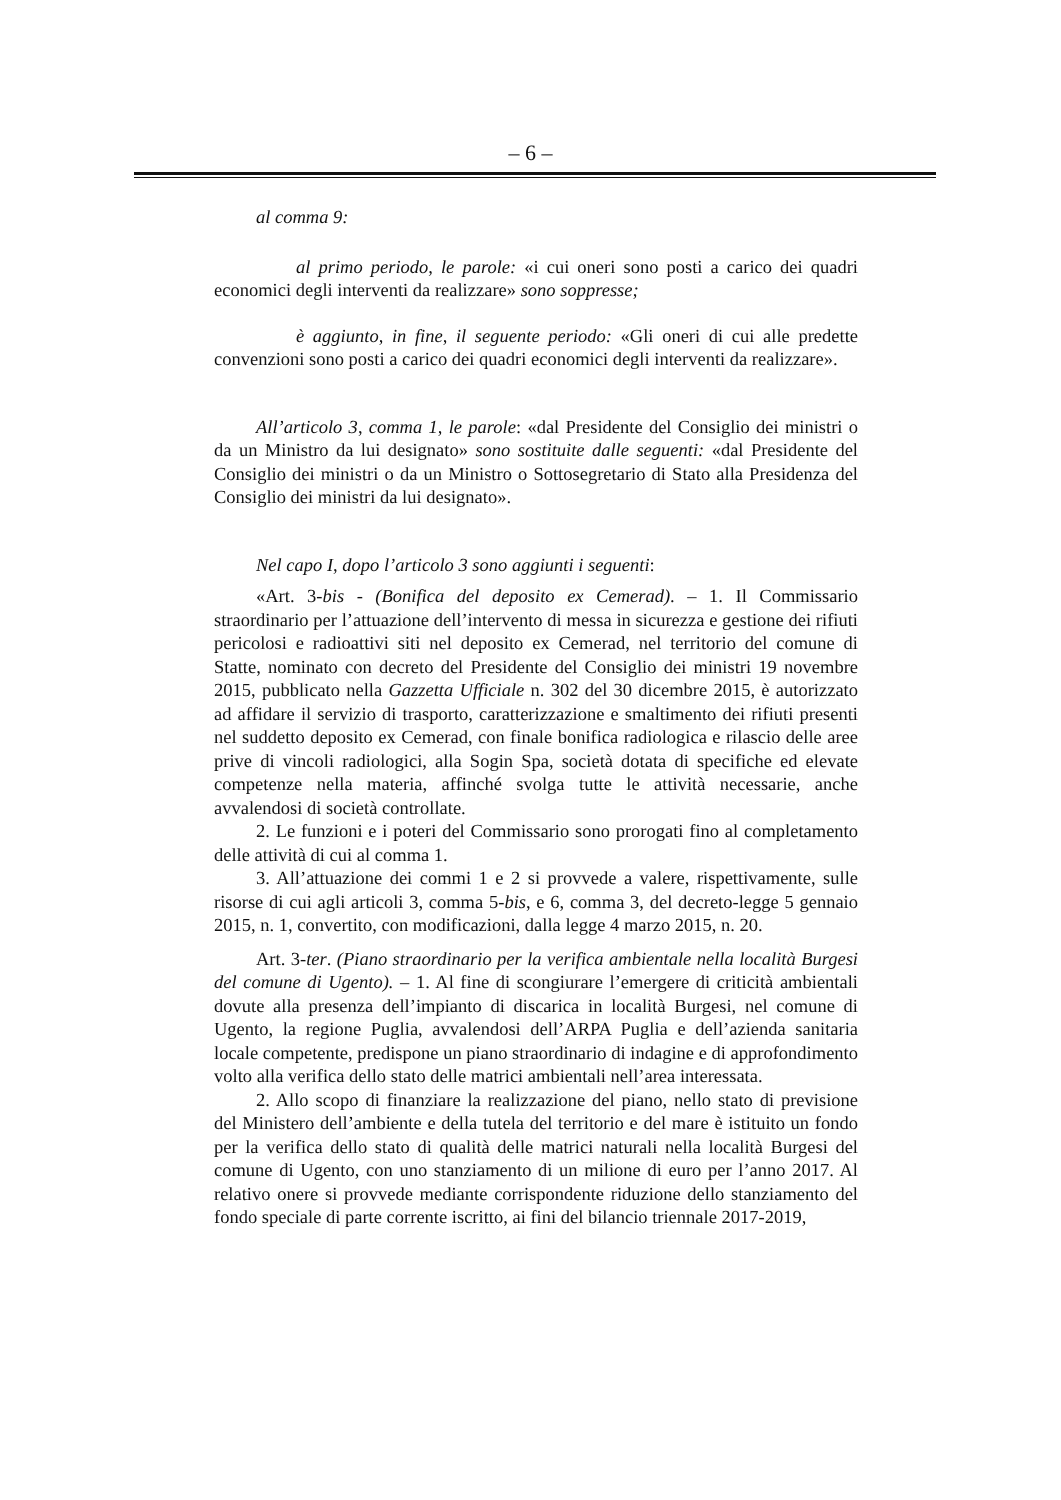– 6 –
al comma 9:
al primo periodo, le parole: «i cui oneri sono posti a carico dei quadri economici degli interventi da realizzare» sono soppresse;
è aggiunto, in fine, il seguente periodo: «Gli oneri di cui alle predette convenzioni sono posti a carico dei quadri economici degli interventi da realizzare».
All’articolo 3, comma 1, le parole: «dal Presidente del Consiglio dei ministri o da un Ministro da lui designato» sono sostituite dalle seguenti: «dal Presidente del Consiglio dei ministri o da un Ministro o Sottosegretario di Stato alla Presidenza del Consiglio dei ministri da lui designato».
Nel capo I, dopo l’articolo 3 sono aggiunti i seguenti:
«Art. 3-bis - (Bonifica del deposito ex Cemerad). – 1. Il Commissario straordinario per l’attuazione dell’intervento di messa in sicurezza e gestione dei rifiuti pericolosi e radioattivi siti nel deposito ex Cemerad, nel territorio del comune di Statte, nominato con decreto del Presidente del Consiglio dei ministri 19 novembre 2015, pubblicato nella Gazzetta Ufficiale n. 302 del 30 dicembre 2015, è autorizzato ad affidare il servizio di trasporto, caratterizzazione e smaltimento dei rifiuti presenti nel suddetto deposito ex Cemerad, con finale bonifica radiologica e rilascio delle aree prive di vincoli radiologici, alla Sogin Spa, società dotata di specifiche ed elevate competenze nella materia, affinché svolga tutte le attività necessarie, anche avvalendosi di società controllate.
2. Le funzioni e i poteri del Commissario sono prorogati fino al completamento delle attività di cui al comma 1.
3. All’attuazione dei commi 1 e 2 si provvede a valere, rispettivamente, sulle risorse di cui agli articoli 3, comma 5-bis, e 6, comma 3, del decreto-legge 5 gennaio 2015, n. 1, convertito, con modificazioni, dalla legge 4 marzo 2015, n. 20.
Art. 3-ter. (Piano straordinario per la verifica ambientale nella località Burgesi del comune di Ugento). – 1. Al fine di scongiurare l’emergere di criticità ambientali dovute alla presenza dell’impianto di discarica in località Burgesi, nel comune di Ugento, la regione Puglia, avvalendosi dell’ARPA Puglia e dell’azienda sanitaria locale competente, predispone un piano straordinario di indagine e di approfondimento volto alla verifica dello stato delle matrici ambientali nell’area interessata.
2. Allo scopo di finanziare la realizzazione del piano, nello stato di previsione del Ministero dell’ambiente e della tutela del territorio e del mare è istituito un fondo per la verifica dello stato di qualità delle matrici naturali nella località Burgesi del comune di Ugento, con uno stanziamento di un milione di euro per l’anno 2017. Al relativo onere si provvede mediante corrispondente riduzione dello stanziamento del fondo speciale di parte corrente iscritto, ai fini del bilancio triennale 2017-2019,